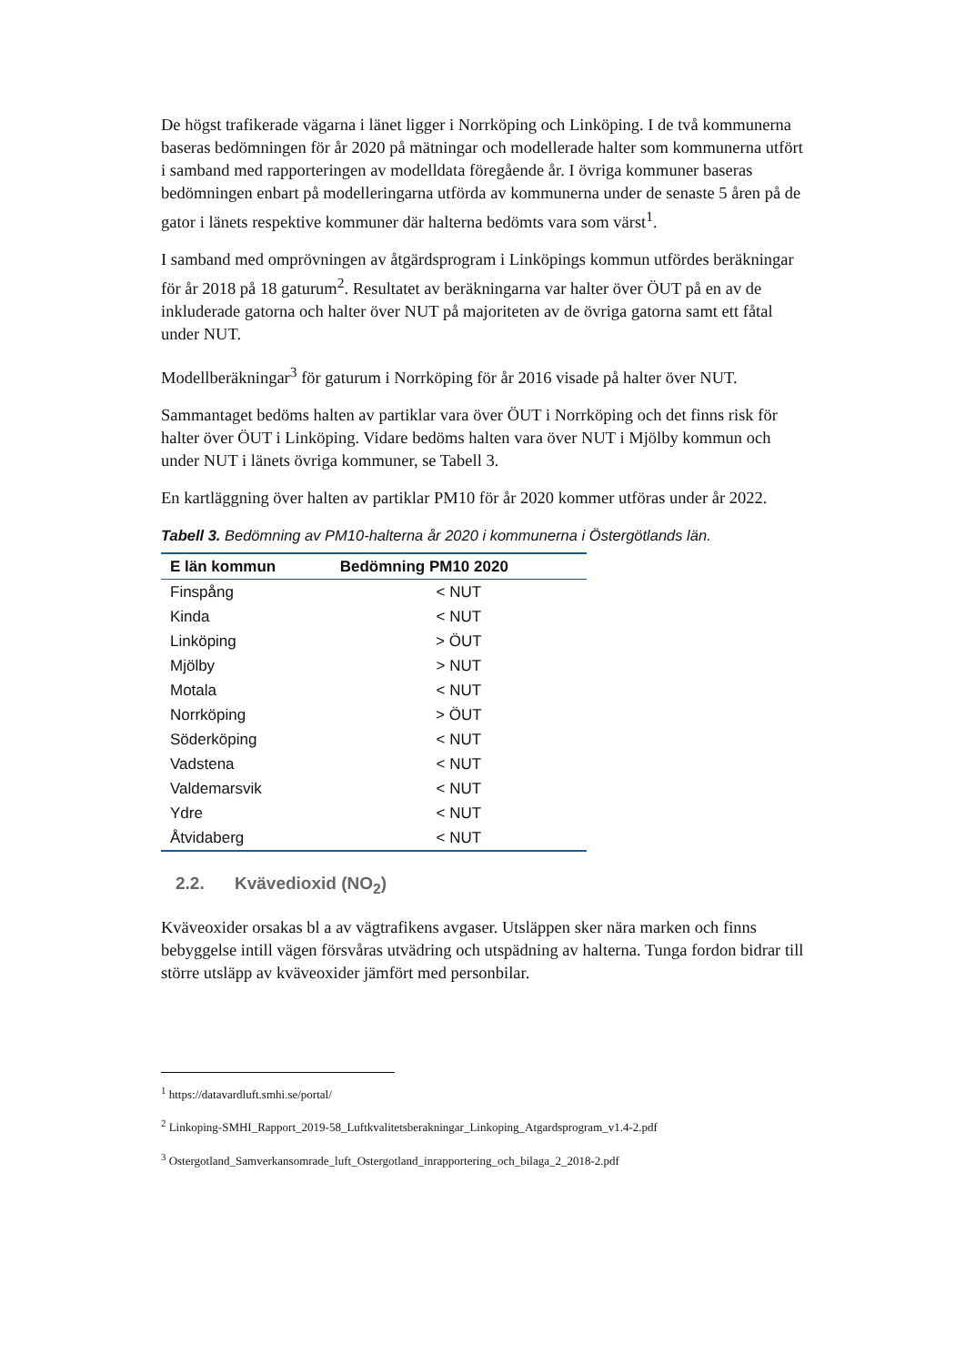De högst trafikerade vägarna i länet ligger i Norrköping och Linköping. I de två kommunerna baseras bedömningen för år 2020 på mätningar och modellerade halter som kommunerna utfört i samband med rapporteringen av modelldata föregående år. I övriga kommuner baseras bedömningen enbart på modelleringarna utförda av kommunerna under de senaste 5 åren på de gator i länets respektive kommuner där halterna bedömts vara som värst<sup>1</sup>.
I samband med omprövningen av åtgärdsprogram i Linköpings kommun utfördes beräkningar för år 2018 på 18 gaturum<sup>2</sup>. Resultatet av beräkningarna var halter över ÖUT på en av de inkluderade gatorna och halter över NUT på majoriteten av de övriga gatorna samt ett fåtal under NUT.
Modellberäkningar<sup>3</sup> för gaturum i Norrköping för år 2016 visade på halter över NUT.
Sammantaget bedöms halten av partiklar vara över ÖUT i Norrköping och det finns risk för halter över ÖUT i Linköping. Vidare bedöms halten vara över NUT i Mjölby kommun och under NUT i länets övriga kommuner, se Tabell 3.
En kartläggning över halten av partiklar PM10 för år 2020 kommer utföras under år 2022.
Tabell 3. Bedömning av PM10-halterna år 2020 i kommunerna i Östergötlands län.
| E län kommun | Bedömning PM10 2020 |
| --- | --- |
| Finspång | < NUT |
| Kinda | < NUT |
| Linköping | > ÖUT |
| Mjölby | > NUT |
| Motala | < NUT |
| Norrköping | > ÖUT |
| Söderköping | < NUT |
| Vadstena | < NUT |
| Valdemarsvik | < NUT |
| Ydre | < NUT |
| Åtvidaberg | < NUT |
2.2. Kvävedioxid (NO<sub>2</sub>)
Kväveoxider orsakas bl a av vägtrafikens avgaser. Utsläppen sker nära marken och finns bebyggelse intill vägen försvåras utvädring och utspädning av halterna. Tunga fordon bidrar till större utsläpp av kväveoxider jämfört med personbilar.
<sup>1</sup> https://datavardluft.smhi.se/portal/
<sup>2</sup> Linkoping-SMHI_Rapport_2019-58_Luftkvalitetsberakningar_Linkoping_Atgardsprogram_v1.4-2.pdf
<sup>3</sup> Ostergotland_Samverkansomrade_luft_Ostergotland_inrapportering_och_bilaga_2_2018-2.pdf